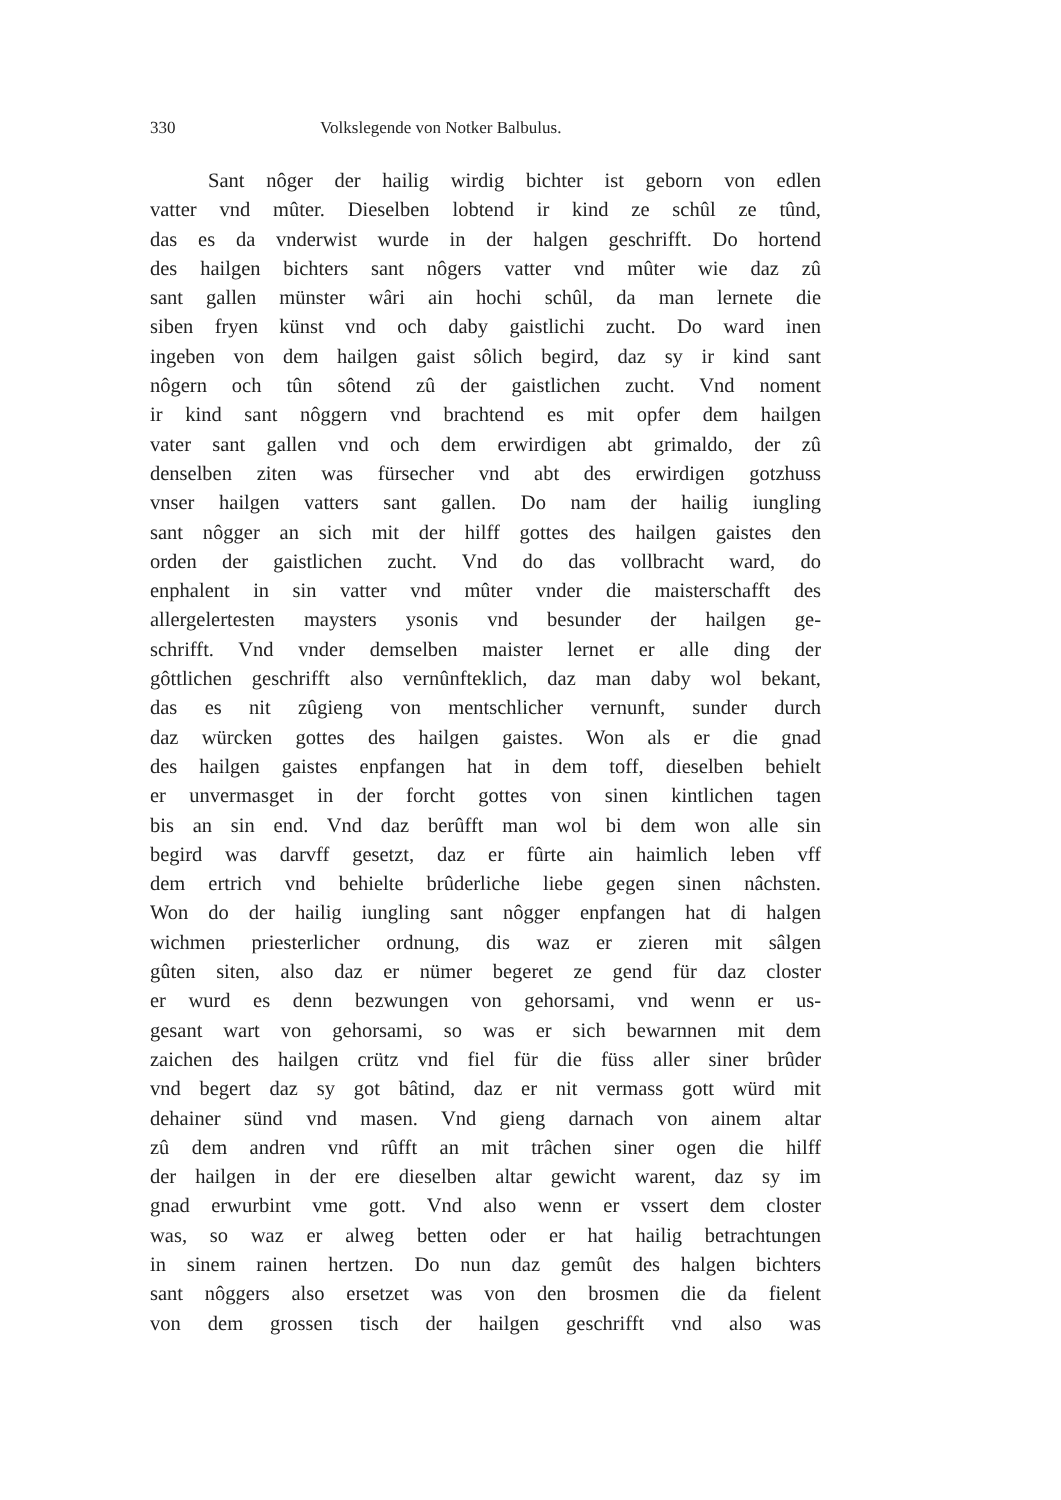330 Volkslegende von Notker Balbulus.
Sant nôger der hailig wirdig bichter ist geborn von edlen
vatter vnd mûter. Dieselben lobtend ir kind ze schûl ze tûnd,
das es da vnderwist wurde in der halgen geschrifft. Do hortend
des hailgen bichters sant nôgers vatter vnd mûter wie daz zû
sant gallen münster wâri ain hochi schûl, da man lernete die
siben fryen künst vnd och daby gaistlichi zucht. Do ward inen
ingeben von dem hailgen gaist sôlich begird, daz sy ir kind sant
nôgern och tûn sôtend zû der gaistlichen zucht. Vnd noment
ir kind sant nôggern vnd brachtend es mit opfer dem hailgen
vater sant gallen vnd och dem erwirdigen abt grimaldo, der zû
denselben ziten was fürsecher vnd abt des erwirdigen gotzhuss
vnser hailgen vatters sant gallen. Do nam der hailig iungling
sant nôgger an sich mit der hilff gottes des hailgen gaistes den
orden der gaistlichen zucht. Vnd do das vollbracht ward, do
enphalent in sin vatter vnd mûter vnder die maisterschafft des
allergelertesten maysters ysonis vnd besunder der hailgen ge-
schrifft. Vnd vnder demselben maister lernet er alle ding der
gôttlichen geschrifft also vernûnfteklich, daz man daby wol bekant,
das es nit zûgieng von mentschlicher vernunft, sunder durch
daz würcken gottes des hailgen gaistes. Won als er die gnad
des hailgen gaistes enpfangen hat in dem toff, dieselben behielt
er unvermasget in der forcht gottes von sinen kintlichen tagen
bis an sin end. Vnd daz berûfft man wol bi dem won alle sin
begird was darvff gesetzt, daz er fûrte ain haimlich leben vff
dem ertrich vnd behielte brûderliche liebe gegen sinen nâchsten.
Won do der hailig iungling sant nôgger enpfangen hat di halgen
wichmen priesterlicher ordnung, dis waz er zieren mit sâlgen
gûten siten, also daz er nümer begeret ze gend für daz closter
er wurd es denn bezwungen von gehorsami, vnd wenn er us-
gesant wart von gehorsami, so was er sich bewarnnen mit dem
zaichen des hailgen crütz vnd fiel für die füss aller siner brûder
vnd begert daz sy got bâtind, daz er nit vermass gott würd mit
dehainer sünd vnd masen. Vnd gieng darnach von ainem altar
zû dem andren vnd rûfft an mit trâchen siner ogen die hilff
der hailgen in der ere dieselben altar gewicht warent, daz sy im
gnad erwurbint vme gott. Vnd also wenn er vssert dem closter
was, so waz er alweg betten oder er hat hailig betrachtungen
in sinem rainen hertzen. Do nun daz gemût des halgen bichters
sant nôggers also ersetzet was von den brosmen die da fielent
von dem grossen tisch der hailgen geschrifft vnd also was